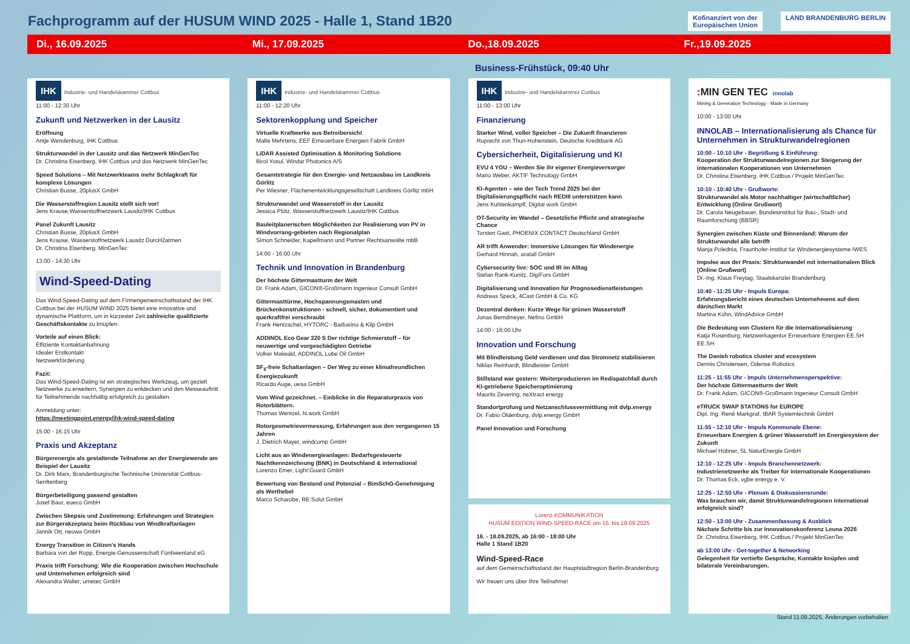Fachprogramm auf der HUSUM WIND 2025 - Halle 1, Stand 1B20
Kofinanziert von der
Europäischen Union
LAND BRANDENBURG BERLIN
Di., 16.09.2025
Mi., 17.09.2025
Do.,18.09.2025
Fr.,19.09.2025
Business-Frühstück, 09:40 Uhr
IHK Industrie- und Handelskammer Cottbus
11:00 - 12:30 Uhr
Zukunft und Netzwerken in der Lausitz
Eröffnung
Antje Wendenburg, IHK Cottbus
Strukturwandel in der Lausitz und das Netzwerk MinGenTec
Dr. Christina Eisenberg, IHK Cottbus und das Netzwerk MinGenTec
Speed Solutions – Mit Netzwerkteams mehr Schlagkraft für komplexe Lösungen
Christian Busse, 20plusX GmbH
Die Wasserstoffregion Lausitz stellt sich vor!
Jens Krause,Wasserstoffnetzwerk Lausitz/IHK Cottbus
Panel Zukunft Lausitz
Christian Busse, 20plusX GmbH
Jens Krause, Wasserstoffnetzwerk Lausitz DurcH2atmen
Dr. Christina Eisenberg, MinGenTec
13:00 - 14:30 Uhr
Wind-Speed-Dating
Das Wind-Speed-Dating auf dem Firmengemeinschaftsstand der IHK Cottbus bei der HUSUM WIND 2025 bietet eine innovative und dynamische Plattform, um in kürzester Zeit zahlreiche qualifizierte Geschäftskontakte zu knüpfen.
Vorteile auf einen Blick:
Effiziente Kontaktanbahnung
Idealer Erstkontakt
Netzwerkförderung
Fazit:
Das Wind-Speed-Dating ist ein strategisches Werkzeug, um gezielt Netzwerke zu erweitern, Synergien zu entdecken und den Messeauftritt für Teilnehmende nachhaltig erfolgreich zu gestalten.
Anmeldung unter:
https://meetingpoint.energy/ihk-wind-speed-dating
15:00 - 16:15 Uhr
Praxis und Akzeptanz
Bürgerenergie als gestaltende Teilnahme an der Energiewende am Beispiel der Lausitz
Dr. Dirk Marx, Brandenburgische Technische Universität Cottbus-Senftenberg
Bürgerbeteiligung passend gestalten
Josef Baur, eueco GmbH
Zwischen Skepsis und Zustimmung: Erfahrungen und Strategien zur Bürgerakzeptanz beim Rückbau von Windkraftanlagen
Jannik Ott, neowa GmbH
Energy Transition in Citizen's Hands
Barbara von der Ropp, Energie-Genossenschaft Fünfseenland eG
Praxis trifft Forschung: Wie die Kooperation zwischen Hochschule und Unternehmen erfolgreich sind
Alexandra Walter, umetec GmbH
IHK Industrie- und Handelskammer Cottbus
11:00 - 12:20 Uhr
Sektorenkopplung und Speicher
Virtuelle Kraftwerke aus Betreibersicht
Malte Mehrtens, EEF Erneuerbare Energien Fabrik GmbH
LiDAR Assisted Optimisation & Monitoring Solutions
Birol Yosul, Windar Photonics A/S
Gesamtstrategie für den Energie- und Netzausbau im Landkreis Görlitz
Per Wiesner, Flächenentwicklungsgesellschaft Landkreis Görlitz mbH
Strukturwandel und Wasserstoff in der Lausitz
Jessica Plötz, Wasserstoffnetzwerk Lausitz/IHK Cottbus
Bauleitplanerischen Möglichkeiten zur Realisierung von PV in Windvorrang-gebieten nach Regionalplan
Simon Schneider, Kapellmann und Partner Rechtsanwälte mbB
14:00 - 16:00 Uhr
Technik und Innovation in Brandenburg
Der höchste Gittermastturm der Welt
Dr. Frank Adam, GICON®-Großmann Ingenieur Consult GmbH
Gittermasttürme, Hochspannungsmasten und Brückenkonstruktionen - schnell, sicher, dokumentiert und querkraftfrei verschraubt
Frank Hentzschel, HYTORC - Barbarino & Kilp GmbH
ADDINOL Eco Gear 320 S Der richtige Schmierstoff – für neuwertige und vorgeschädigten Getriebe
Volker Maiwald, ADDINOL Lube Oil GmbH
SF<sub>6</sub>-freie Schaltanlagen – Der Weg zu einer klimafreundlichen Energiezukunft
Ricardo Auge, uesa GmbH
Vom Wind gezeichnet. – Einblicke in die Reparaturpraxis von Rotorblättern.
Thomas Wentzel, hi.work GmbH
Rotorgeometrievermessung, Erfahrungen aus den vergangenen 15 Jahren
J. Dietrich Mayer, windcomp GmbH
Licht aus an Windenergieanlagen: Bedarfsgesteuerte Nachtkennzeichnung (BNK) in Deutschland & international
Lorenzo Emer, Light:Guard GmbH
Bewertung von Bestand und Potenzial – BimSchG-Genehmigung als Werthebel
Marco Scharobe, RE:Solut GmbH
IHK Industrie- und Handelskammer Cottbus
11:00 - 13:00 Uhr
Finanzierung
Starker Wind, voller Speicher – Die Zukunft finanzieren
Ruprecht von Thun-Hohenstein, Deutsche Kreditbank AG
Cybersicherheit, Digitalisierung und KI
EVU 4 YOU – Werden Sie ihr eigener Energieversorger
Mario Weber, AKTIF Technology GmbH
KI-Agenten – wie der Tech Trend 2025 bei der Digitalisierungspflicht nach REDIII unterstützen kann
Jens Kuhlenkampff, Digital work GmbH
OT-Security im Wandel – Gesetzliche Pflicht und strategische Chance
Torsten Gast, PHOENIX CONTACT Deutschland GmbH
AR trifft Anwender: Immersive Lösungen für Windenergie
Gerhard Hinnah, aratall GmbH
Cybersecurity live: SOC und IR im Alltag
Stefan Rank-Kunitz, DigiFors GmbH
Digitalisierung und Innovation für Prognosedienstleistungen
Andreas Speck, 4Cast GmbH & Co. KG
Dezentral denken: Kurze Wege für grünen Wasserstoff
Jonas Berndmeyer, Nefino GmbH
14:00 - 16:00 Uhr
Innovation und Forschung
Mit Blindleistung Geld verdienen und das Stromnetz stabilisieren
Niklas Reinhardt, Blindleister GmbH
Stillstand war gestern: Weiterproduzieren im Redispatchfall durch KI-getriebene Speicheroptimierung
Maurits Zevering, neXtract energy
Standortprüfung und Netzanschlussvermittlung mit dvlp.energy
Dr. Fabio Oldenburg, dvlp.energy GmbH
Panel Innovation und Forschung
Lorenz KOMMUNIKATION
HUSUM EDITION WIND-SPEED-RACE am 16. bis 18.09.2025
16. - 18.09.2025, ab 16:00 - 18:00 Uhr
Halle 1 Stand 1B20
Wind-Speed-Race
auf dem Gemeinschaftsstand der Hauptstadtregion Berlin-Brandenburg
Wir freuen uns über Ihre Teilnahme!
:MIN GEN TEC innolab
Mining & Generation Technology - Made in Germany
10:00 - 13:00 Uhr
INNOLAB – Internationalisierung als Chance für Unternehmen in Strukturwandelregionen
10:00 - 10:10 Uhr - Begrüßung & Einführung:
Kooperation der Strukturwandelregionen zur Steigerung der internationalen Kooperationen von Unternehmen
Dr. Christina Eisenberg, IHK Cottbus / Projekt MinGenTec
10:10 - 10:40 Uhr - Grußworte:
Strukturwandel als Motor nachhaltiger (wirtschaftlicher) Entwicklung (Online Grußwort)
Dr. Carola Neugebauer, Bundesinstitut für Bau-, Stadt- und Raumforschung (BBSR)
Synergien zwischen Küste und Binnenland: Warum der Strukturwandel alle betrifft
Manja Polednia, Fraunhofer-Institut für Windenergiesysteme IWES
Impulse aus der Praxis: Strukturwandel mit internationalem Blick (Online Grußwort)
Dr.-Ing. Klaus Freytag, Staatskanzlei Brandenburg
10:40 - 11:25 Uhr - Impuls Europa:
Erfahrungsbericht eines deutschen Unternehmens auf dem dänischen Markt
Martina Köhn, WindAdvice GmbH
Die Bedeutung von Clustern für die Internationalisierung
Katja Rosenburg, Netzwerkagentur Erneuerbare Energien EE.SH EE.SH
The Danish robotics cluster and ecosystem
Dennis Christensen, Odense Robotics
11:25 - 11:55 Uhr - Impuls Unternehmensperspektive:
Der höchste Gittermastturm der Welt
Dr. Frank Adam, GICON®-Großmann Ingenieur Consult GmbH
eTRUCK SWAP STATIONS for EUROPE
Dipl. Ing. René Markgraf, IBAR Systemtechnik GmbH
11:55 - 12:10 Uhr - Impuls Kommunale Ebene:
Erneuerbare Energien & grüner Wasserstoff im Energiesystem der Zukunft
Michael Hübner, SL NaturEnergie GmbH
12:10 - 12:25 Uhr - Impuls Branchennetzwerk:
Industrienetzwerke als Treiber für internationale Kooperationen
Dr. Thomas Eck, vgbe energy e. V.
12:25 - 12:50 Uhr - Plenum & Diskussionsrunde:
Was brauchen wir, damit Strukturwandelregionen international erfolgreich sind?
12:50 - 13:00 Uhr - Zusammenfassung & Ausblick
Nächste Schritte bis zur Innovationskonferenz Leuna 2026
Dr. Christina Eisenberg, IHK Cottbus / Projekt MinGenTec
ab 13:00 Uhr - Get-together & Networking
Gelegenheit für vertiefte Gespräche, Kontakte knüpfen und bilaterale Vereinbarungen.
Stand 11.09.2025, Änderungen vorbehalten